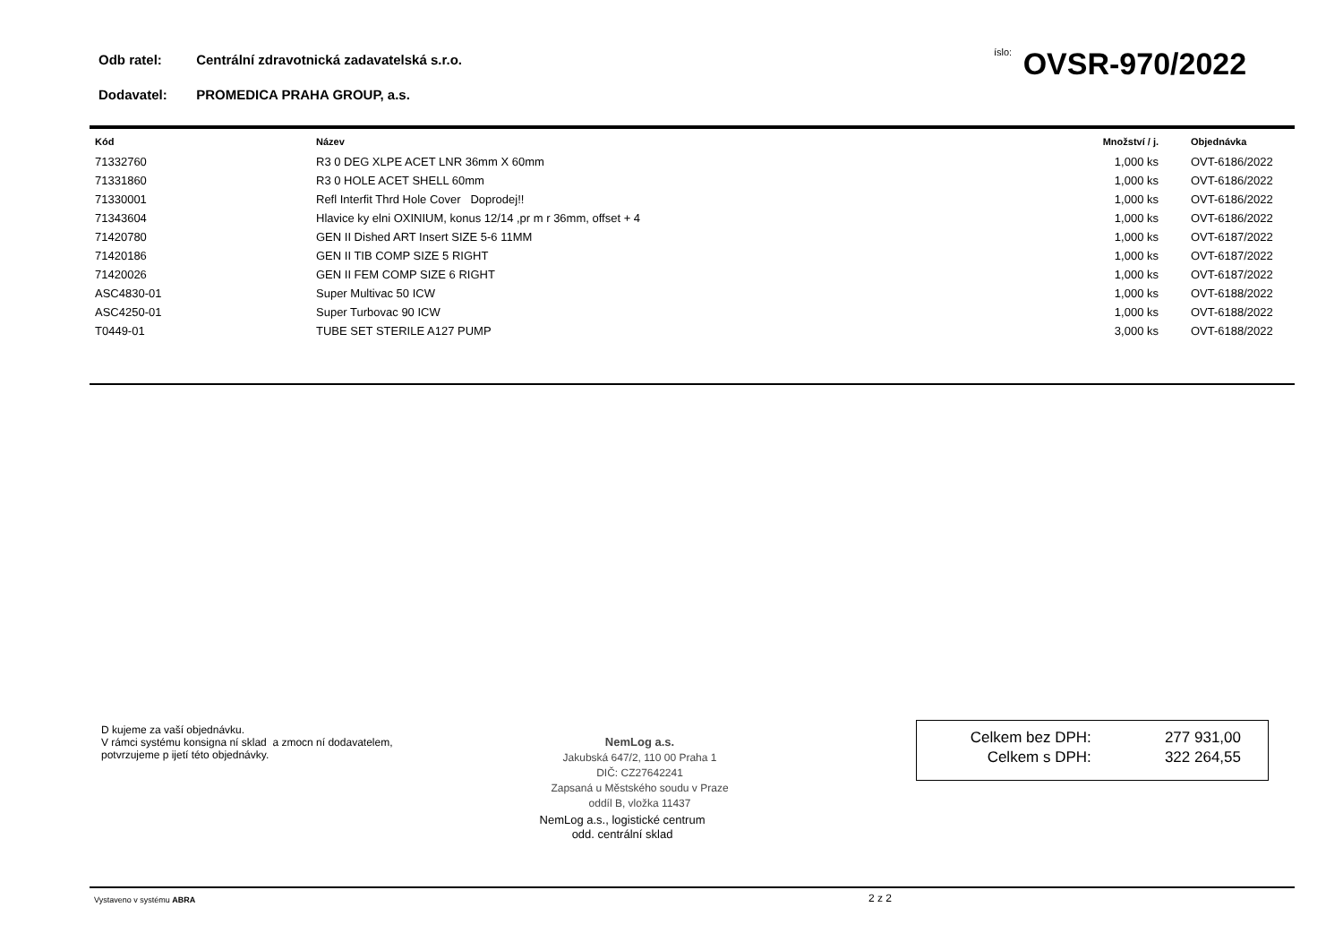Odb ratel: Centrální zdravotnická zadavatelská s.r.o.
íslo: OVSR-970/2022
Dodavatel: PROMEDICA PRAHA GROUP, a.s.
| Kód | Název | Množství / j. | Objednávka |
| --- | --- | --- | --- |
| 71332760 | R3 0 DEG XLPE ACET LNR 36mm X 60mm | 1,000 ks | OVT-6186/2022 |
| 71331860 | R3 0 HOLE ACET SHELL 60mm | 1,000 ks | OVT-6186/2022 |
| 71330001 | Refl Interfit Thrd Hole Cover Doprodej!! | 1,000 ks | OVT-6186/2022 |
| 71343604 | Hlavice ky elni OXINIUM, konus 12/14 ,pr m r 36mm, offset + 4 | 1,000 ks | OVT-6186/2022 |
| 71420780 | GEN II Dished ART Insert SIZE 5-6 11MM | 1,000 ks | OVT-6187/2022 |
| 71420186 | GEN II TIB COMP SIZE 5 RIGHT | 1,000 ks | OVT-6187/2022 |
| 71420026 | GEN II FEM COMP SIZE 6 RIGHT | 1,000 ks | OVT-6187/2022 |
| ASC4830-01 | Super Multivac 50 ICW | 1,000 ks | OVT-6188/2022 |
| ASC4250-01 | Super Turbovac 90 ICW | 1,000 ks | OVT-6188/2022 |
| T0449-01 | TUBE SET STERILE A127 PUMP | 3,000 ks | OVT-6188/2022 |
D kujeme za vaší objednávku.
V rámci systému konsigna ní sklad a zmocn ní dodavatelem,
potvrzujeme p ijetí této objednávky.
NemLog a.s.
Jakubská 647/2, 110 00 Praha 1
DIČ: CZ27642241
Zapsaná u Městského soudu v Praze
oddíl B, vložka 11437
NemLog a.s., logistické centrum
odd. centrální sklad
| Celkem bez DPH: | 277 931,00 |
| Celkem s DPH: | 322 264,55 |
Vystaveno v systému ABRA 2 z 2